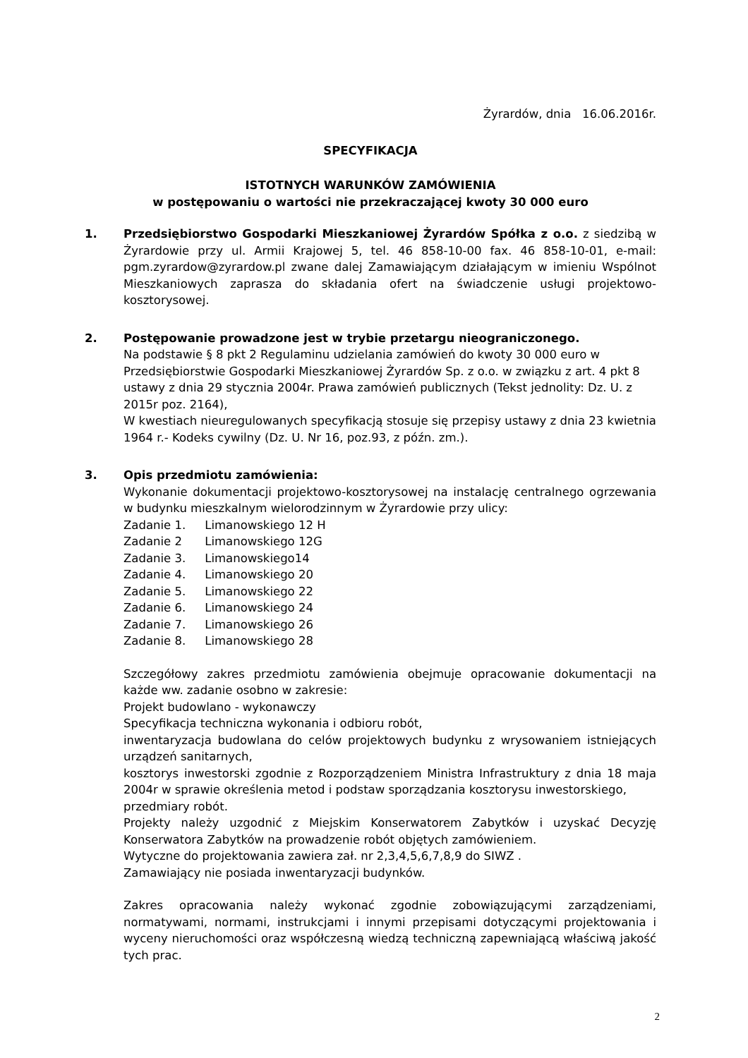Żyrardów, dnia 16.06.2016r.
SPECYFIKACJA
ISTOTNYCH WARUNKÓW ZAMÓWIENIA
w postępowaniu o wartości nie przekraczającej kwoty 30 000 euro
1. Przedsiębiorstwo Gospodarki Mieszkaniowej Żyrardów Spółka z o.o. z siedzibą w Żyrardowie przy ul. Armii Krajowej 5, tel. 46 858-10-00 fax. 46 858-10-01, e-mail: pgm.zyrardow@zyrardow.pl zwane dalej Zamawiającym działającym w imieniu Wspólnot Mieszkaniowych zaprasza do składania ofert na świadczenie usługi projektowo-kosztorysowej.
2. Postępowanie prowadzone jest w trybie przetargu nieograniczonego.
Na podstawie § 8 pkt 2 Regulaminu udzielania zamówień do kwoty 30 000 euro w Przedsiębiorstwie Gospodarki Mieszkaniowej Żyrardów Sp. z o.o. w związku z art. 4 pkt 8 ustawy z dnia 29 stycznia 2004r. Prawa zamówień publicznych (Tekst jednolity: Dz. U. z 2015r poz. 2164),
W kwestiach nieuregulowanych specyfikacją stosuje się przepisy ustawy z dnia 23 kwietnia 1964 r.- Kodeks cywilny (Dz. U. Nr 16, poz.93, z późn. zm.).
3. Opis przedmiotu zamówienia:
Wykonanie dokumentacji projektowo-kosztorysowej na instalację centralnego ogrzewania w budynku mieszkalnym wielorodzinnym w Żyrardowie przy ulicy:
Zadanie 1. Limanowskiego 12 H
Zadanie 2 Limanowskiego 12G
Zadanie 3. Limanowskiego14
Zadanie 4. Limanowskiego 20
Zadanie 5. Limanowskiego 22
Zadanie 6. Limanowskiego 24
Zadanie 7. Limanowskiego 26
Zadanie 8. Limanowskiego 28
Szczegółowy zakres przedmiotu zamówienia obejmuje opracowanie dokumentacji na każde ww. zadanie osobno w zakresie:
Projekt budowlano - wykonawczy
Specyfikacja techniczna wykonania i odbioru robót,
inwentaryzacja budowlana do celów projektowych budynku z wrysowaniem istniejących urządzeń sanitarnych,
kosztorys inwestorski zgodnie z Rozporządzeniem Ministra Infrastruktury z dnia 18 maja 2004r w sprawie określenia metod i podstaw sporządzania kosztorysu inwestorskiego,
przedmiary robót.
Projekty należy uzgodnić z Miejskim Konserwatorem Zabytków i uzyskać Decyzję Konserwatora Zabytków na prowadzenie robót objętych zamówieniem.
Wytyczne do projektowania zawiera zał. nr 2,3,4,5,6,7,8,9 do SIWZ .
Zamawiający nie posiada inwentaryzacji budynków.
Zakres opracowania należy wykonać zgodnie zobowiązującymi zarządzeniami, normatywami, normami, instrukcjami i innymi przepisami dotyczącymi projektowania i wyceny nieruchomości oraz współczesną wiedzą techniczną zapewniającą właściwą jakość tych prac.
2